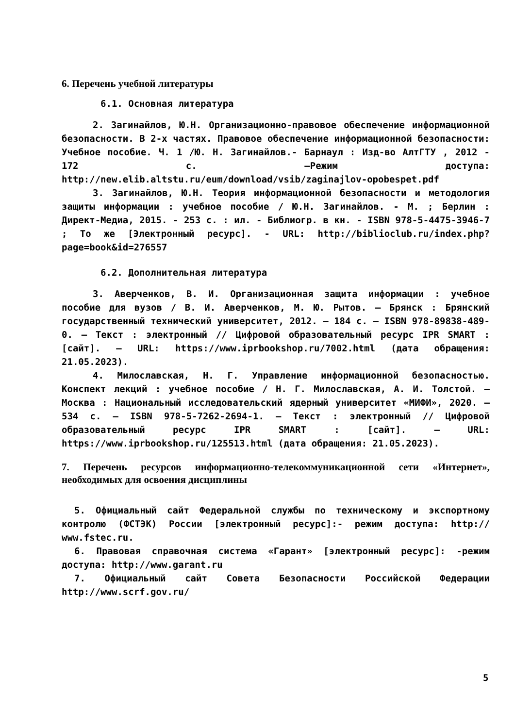6. Перечень учебной литературы
6.1. Основная литература
2. Загинайлов, Ю.Н. Организационно-правовое обеспечение информационной безопасности. В 2-х частях. Правовое обеспечение информационной безопасности: Учебное пособие. Ч. 1 /Ю. Н. Загинайлов.- Барнаул : Изд-во АлтГТУ , 2012 - 172 с. –Режим доступа: http://new.elib.altstu.ru/eum/download/vsib/zaginajlov-opobespet.pdf
3. Загинайлов, Ю.Н. Теория информационной безопасности и методология защиты информации : учебное пособие / Ю.Н. Загинайлов. - М. ; Берлин : Директ-Медиа, 2015. - 253 с. : ил. - Библиогр. в кн. - ISBN 978-5-4475-3946-7 ; То же [Электронный ресурс]. - URL: http://biblioclub.ru/index.php?page=book&id=276557
6.2. Дополнительная литература
3. Аверченков, В. И. Организационная защита информации : учебное пособие для вузов / В. И. Аверченков, М. Ю. Рытов. — Брянск : Брянский государственный технический университет, 2012. — 184 c. — ISBN 978-89838-489-0. — Текст : электронный // Цифровой образовательный ресурс IPR SMART : [сайт]. — URL: https://www.iprbookshop.ru/7002.html (дата обращения: 21.05.2023).
4. Милославская, Н. Г. Управление информационной безопасностью. Конспект лекций : учебное пособие / Н. Г. Милославская, А. И. Толстой. — Москва : Национальный исследовательский ядерный университет «МИФИ», 2020. — 534 c. — ISBN 978-5-7262-2694-1. — Текст : электронный // Цифровой образовательный ресурс IPR SMART : [сайт]. — URL: https://www.iprbookshop.ru/125513.html (дата обращения: 21.05.2023).
7. Перечень ресурсов информационно-телекоммуникационной сети «Интернет», необходимых для освоения дисциплины
5. Официальный сайт Федеральной службы по техническому и экспортному контролю (ФСТЭК) России [электронный ресурс]:- режим доступа: http:// www.fstec.ru.
6. Правовая справочная система «Гарант» [электронный ресурс]: -режим доступа: http://www.garant.ru
7. Официальный сайт Совета Безопасности Российской Федерации http://www.scrf.gov.ru/
5